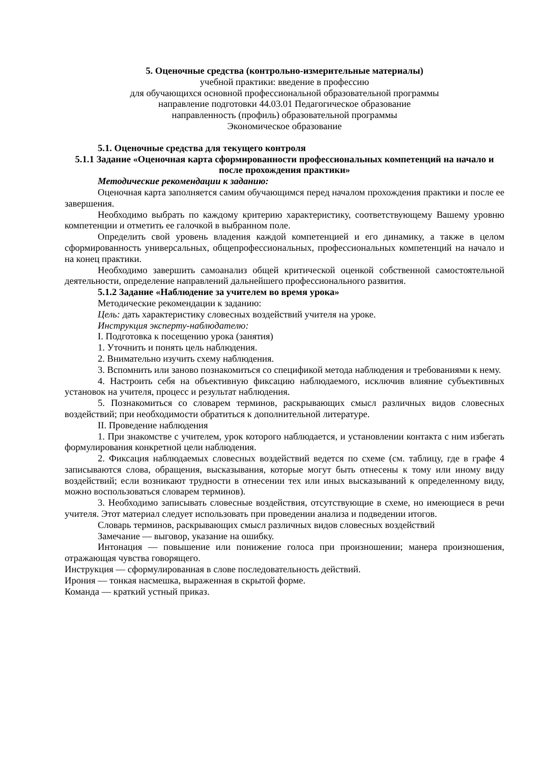5. Оценочные средства (контрольно-измерительные материалы)
учебной практики: введение в профессию
для обучающихся основной профессиональной образовательной программы
направление подготовки 44.03.01 Педагогическое образование
направленность (профиль) образовательной программы
Экономическое образование
5.1. Оценочные средства для текущего контроля
5.1.1 Задание «Оценочная карта сформированности профессиональных компетенций на начало и после прохождения практики»
Методические рекомендации к заданию:
Оценочная карта заполняется самим обучающимся перед началом прохождения практики и после ее завершения.
Необходимо выбрать по каждому критерию характеристику, соответствующему Вашему уровню компетенции и отметить ее галочкой в выбранном поле.
Определить свой уровень владения каждой компетенцией и его динамику, а также в целом сформированность универсальных, общепрофессиональных, профессиональных компетенций на начало и на конец практики.
Необходимо завершить самоанализ общей критической оценкой собственной самостоятельной деятельности, определение направлений дальнейшего профессионального развития.
5.1.2 Задание «Наблюдение за учителем во время урока»
Методические рекомендации к заданию:
Цель: дать характеристику словесных воздействий учителя на уроке.
Инструкция эксперту-наблюдателю:
I. Подготовка к посещению урока (занятия)
1. Уточнить и понять цель наблюдения.
2. Внимательно изучить схему наблюдения.
3. Вспомнить или заново познакомиться со спецификой метода наблюдения и требованиями к нему.
4. Настроить себя на объективную фиксацию наблюдаемого, исключив влияние субъективных установок на учителя, процесс и результат наблюдения.
5. Познакомиться со словарем терминов, раскрывающих смысл различных видов словесных воздействий; при необходимости обратиться к дополнительной литературе.
II. Проведение наблюдения
1. При знакомстве с учителем, урок которого наблюдается, и установлении контакта с ним избегать формулирования конкретной цели наблюдения.
2. Фиксация наблюдаемых словесных воздействий ведется по схеме (см. таблицу, где в графе 4 записываются слова, обращения, высказывания, которые могут быть отнесены к тому или иному виду воздействий; если возникают трудности в отнесении тех или иных высказываний к определенному виду, можно воспользоваться словарем терминов).
3. Необходимо записывать словесные воздействия, отсутствующие в схеме, но имеющиеся в речи учителя. Этот материал следует использовать при проведении анализа и подведении итогов.
Словарь терминов, раскрывающих смысл различных видов словесных воздействий
Замечание — выговор, указание на ошибку.
Интонация — повышение или понижение голоса при произношении; манера произношения, отражающая чувства говорящего.
Инструкция — сформулированная в слове последовательность действий.
Ирония — тонкая насмешка, выраженная в скрытой форме.
Команда — краткий устный приказ.